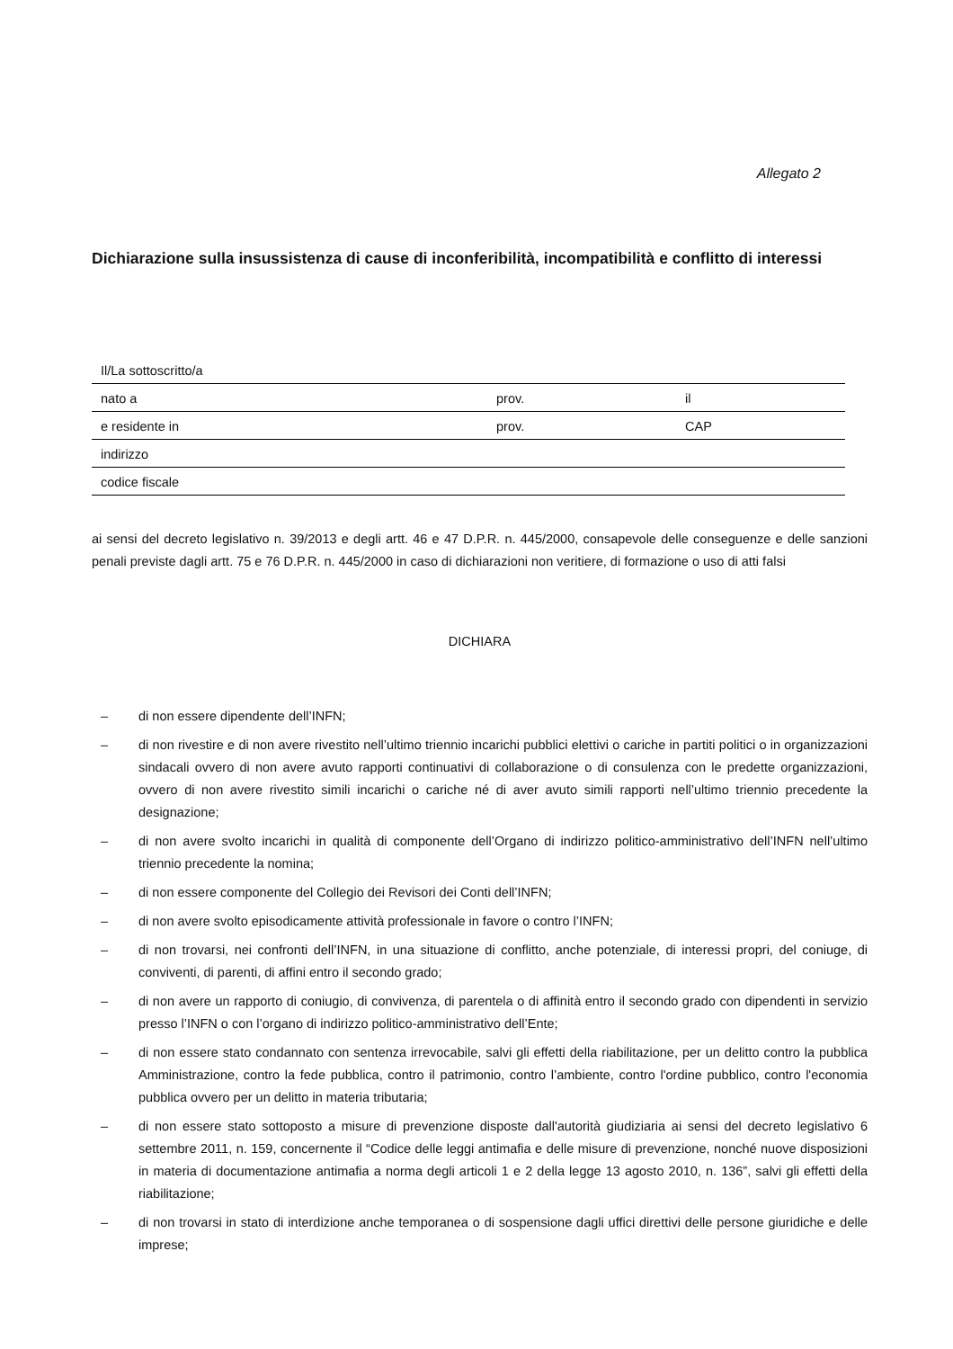Allegato 2
Dichiarazione sulla insussistenza di cause di inconferibilità, incompatibilità e conflitto di interessi
| Il/La sottoscritto/a | | |
| nato a | prov. | il |
| e residente in | prov. | CAP |
| indirizzo | | |
| codice fiscale | | |
ai sensi del decreto legislativo n. 39/2013 e degli artt. 46 e 47 D.P.R. n. 445/2000, consapevole delle conseguenze e delle sanzioni penali previste dagli artt. 75 e 76 D.P.R. n. 445/2000 in caso di dichiarazioni non veritiere, di formazione o uso di atti falsi
DICHIARA
– di non essere dipendente dell’INFN;
– di non rivestire e di non avere rivestito nell’ultimo triennio incarichi pubblici elettivi o cariche in partiti politici o in organizzazioni sindacali ovvero di non avere avuto rapporti continuativi di collaborazione o di consulenza con le predette organizzazioni, ovvero di non avere rivestito simili incarichi o cariche né di aver avuto simili rapporti nell’ultimo triennio precedente la designazione;
– di non avere svolto incarichi in qualità di componente dell’Organo di indirizzo politico-amministrativo dell’INFN nell’ultimo triennio precedente la nomina;
– di non essere componente del Collegio dei Revisori dei Conti dell’INFN;
– di non avere svolto episodicamente attività professionale in favore o contro l’INFN;
– di non trovarsi, nei confronti dell’INFN, in una situazione di conflitto, anche potenziale, di interessi propri, del coniuge, di conviventi, di parenti, di affini entro il secondo grado;
– di non avere un rapporto di coniugio, di convivenza, di parentela o di affinità entro il secondo grado con dipendenti in servizio presso l’INFN o con l’organo di indirizzo politico-amministrativo dell’Ente;
– di non essere stato condannato con sentenza irrevocabile, salvi gli effetti della riabilitazione, per un delitto contro la pubblica Amministrazione, contro la fede pubblica, contro il patrimonio, contro l’ambiente, contro l'ordine pubblico, contro l'economia pubblica ovvero per un delitto in materia tributaria;
– di non essere stato sottoposto a misure di prevenzione disposte dall'autorità giudiziaria ai sensi del decreto legislativo 6 settembre 2011, n. 159, concernente il “Codice delle leggi antimafia e delle misure di prevenzione, nonché nuove disposizioni in materia di documentazione antimafia a norma degli articoli 1 e 2 della legge 13 agosto 2010, n. 136”, salvi gli effetti della riabilitazione;
– di non trovarsi in stato di interdizione anche temporanea o di sospensione dagli uffici direttivi delle persone giuridiche e delle imprese;